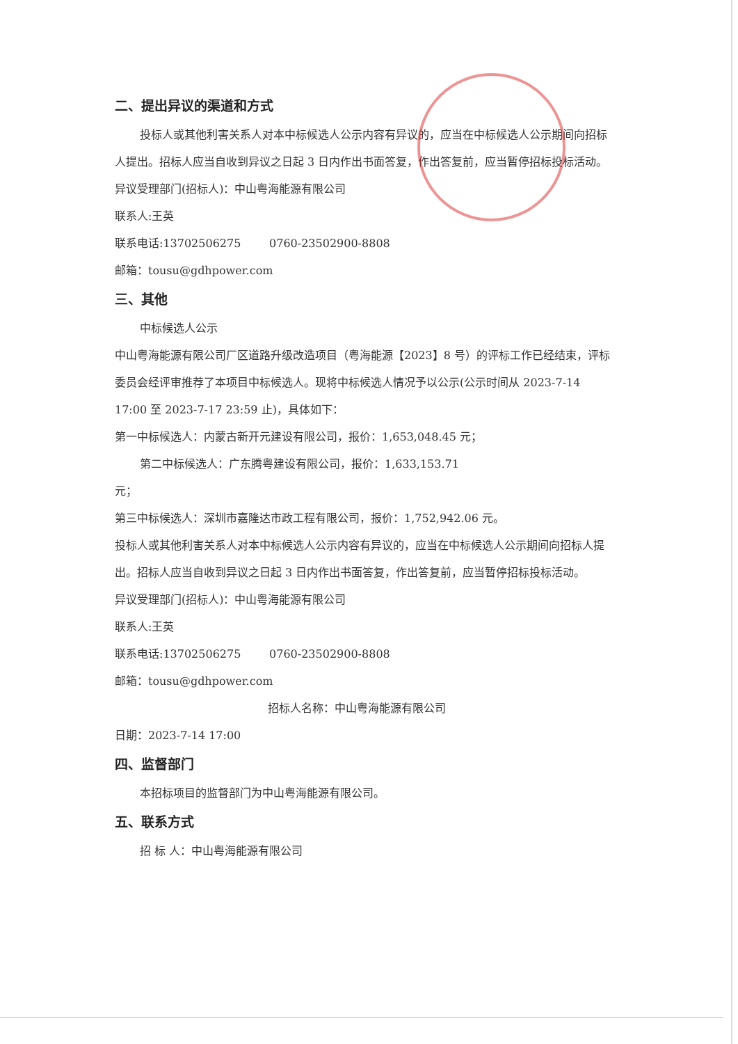二、提出异议的渠道和方式
投标人或其他利害关系人对本中标候选人公示内容有异议的，应当在中标候选人公示期间向招标人提出。招标人应当自收到异议之日起 3 日内作出书面答复，作出答复前，应当暂停招标投标活动。
异议受理部门(招标人)：中山粤海能源有限公司
联系人:王英
联系电话:13702506275 0760-23502900-8808
邮箱：tousu@gdhpower.com
三、其他
中标候选人公示
中山粤海能源有限公司厂区道路升级改造项目（粤海能源【2023】8 号）的评标工作已经结束，评标委员会经评审推荐了本项目中标候选人。现将中标候选人情况予以公示(公示时间从 2023-7-14 17:00 至 2023-7-17 23:59 止)，具体如下：
第一中标候选人：内蒙古新开元建设有限公司，报价：1,653,048.45 元；
第二中标候选人：广东腾粤建设有限公司，报价：1,633,153.71
元；
第三中标候选人：深圳市嘉隆达市政工程有限公司，报价：1,752,942.06 元。
投标人或其他利害关系人对本中标候选人公示内容有异议的，应当在中标候选人公示期间向招标人提出。招标人应当自收到异议之日起 3 日内作出书面答复，作出答复前，应当暂停招标投标活动。
异议受理部门(招标人)：中山粤海能源有限公司
联系人:王英
联系电话:13702506275 0760-23502900-8808
邮箱：tousu@gdhpower.com
招标人名称：中山粤海能源有限公司
日期：2023-7-14 17:00
四、监督部门
本招标项目的监督部门为中山粤海能源有限公司。
五、联系方式
招 标 人：中山粤海能源有限公司